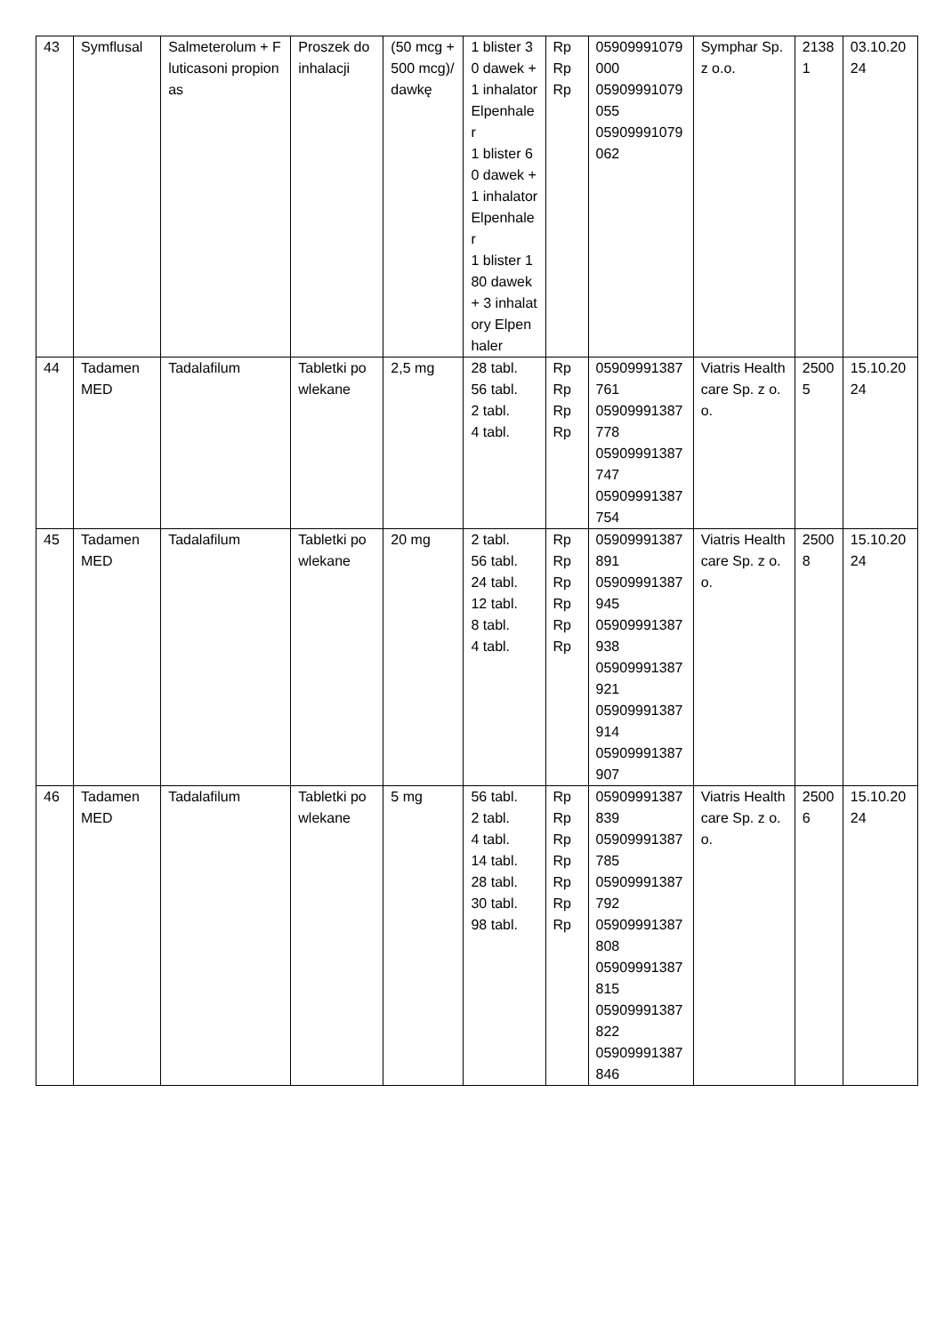| 43 | Symflusal | Salmeterolum + Fluticasoni propionas | Proszek do inhalacji | (50 mcg + 500 mcg)/dawkę | 1 blister 30 dawek + 1 inhalator Elpenhaler 1 blister 60 dawek + 1 inhalator Elpenhaler 1 blister 180 dawek + 3 inhalatory Elpenhaler | Rp Rp Rp | 05909991079000 05909991079055 05909991079062 | Symphar Sp. z o.o. | 21381 | 03.10.2024 |
| 44 | Tadamen MED | Tadalafilum | Tabletki powlekane | 2,5 mg | 28 tabl. 56 tabl. 2 tabl. 4 tabl. | Rp Rp Rp Rp | 05909991387761 05909991387778 05909991387747 05909991387754 | Viatris Healthcare Sp. z o.o. | 25005 | 15.10.2024 |
| 45 | Tadamen MED | Tadalafilum | Tabletki powlekane | 20 mg | 2 tabl. 56 tabl. 24 tabl. 12 tabl. 8 tabl. 4 tabl. | Rp Rp Rp Rp Rp Rp | 05909991387891 05909991387945 05909991387938 05909991387921 05909991387914 05909991387907 | Viatris Healthcare Sp. z o.o. | 25008 | 15.10.2024 |
| 46 | Tadamen MED | Tadalafilum | Tabletki powlekane | 5 mg | 56 tabl. 2 tabl. 4 tabl. 14 tabl. 28 tabl. 30 tabl. 98 tabl. | Rp Rp Rp Rp Rp Rp Rp | 05909991387839 05909991387785 05909991387792 05909991387808 05909991387815 05909991387822 05909991387846 | Viatris Healthcare Sp. z o.o. | 25006 | 15.10.2024 |